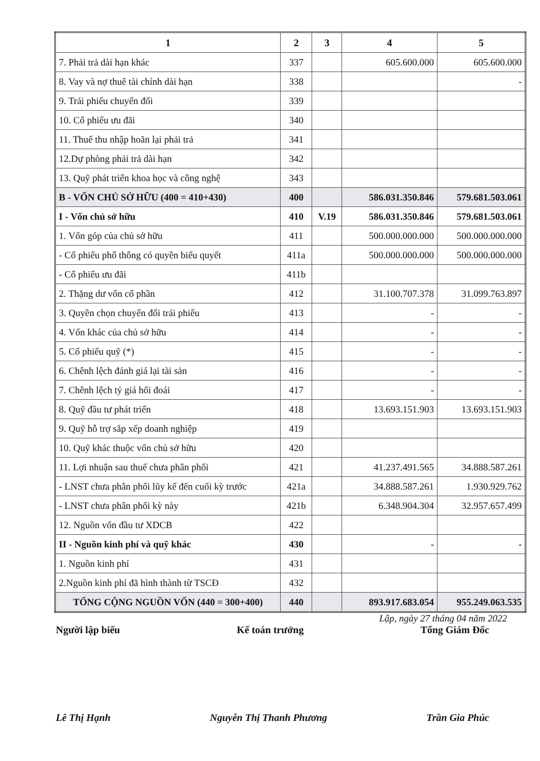| 1 | 2 | 3 | 4 | 5 |
| --- | --- | --- | --- | --- |
| 7. Phải trả dài hạn khác | 337 | | 605.600.000 | 605.600.000 |
| 8. Vay và nợ thuê tài chính dài hạn | 338 | | | - |
| 9. Trái phiếu chuyển đổi | 339 | | | |
| 10. Cổ phiếu ưu đãi | 340 | | | |
| 11. Thuế thu nhập hoãn lại phải trả | 341 | | | |
| 12.Dự phòng phải trả dài hạn | 342 | | | |
| 13. Quỹ phát triển khoa học và công nghệ | 343 | | | |
| B - VỐN CHỦ SỞ HỮU (400 = 410+430) | 400 | | 586.031.350.846 | 579.681.503.061 |
| I - Vốn chủ sở hữu | 410 | V.19 | 586.031.350.846 | 579.681.503.061 |
| 1. Vốn góp của chủ sở hữu | 411 | | 500.000.000.000 | 500.000.000.000 |
| - Cổ phiếu phổ thông có quyền biểu quyết | 411a | | 500.000.000.000 | 500.000.000.000 |
| - Cổ phiếu ưu đãi | 411b | | | |
| 2. Thặng dư vốn cổ phần | 412 | | 31.100.707.378 | 31.099.763.897 |
| 3. Quyền chọn chuyển đổi trái phiếu | 413 | | - | - |
| 4. Vốn khác của chủ sở hữu | 414 | | - | - |
| 5. Cổ phiếu quỹ (*) | 415 | | - | - |
| 6. Chênh lệch đánh giá lại tài sản | 416 | | - | - |
| 7. Chênh lệch tỷ giá hối đoái | 417 | | - | - |
| 8. Quỹ đầu tư phát triển | 418 | | 13.693.151.903 | 13.693.151.903 |
| 9. Quỹ hỗ trợ sắp xếp doanh nghiệp | 419 | | | |
| 10. Quỹ khác thuộc vốn chủ sở hữu | 420 | | | |
| 11. Lợi nhuận sau thuế chưa phân phối | 421 | | 41.237.491.565 | 34.888.587.261 |
| - LNST chưa phân phối lũy kế đến cuối kỳ trước | 421a | | 34.888.587.261 | 1.930.929.762 |
| - LNST chưa phân phối kỳ này | 421b | | 6.348.904.304 | 32.957.657.499 |
| 12. Nguồn vốn đầu tư XDCB | 422 | | | |
| II - Nguồn kinh phí và quỹ khác | 430 | | - | - |
| 1. Nguồn kinh phí | 431 | | | |
| 2.Nguồn kinh phí đã hình thành từ TSCĐ | 432 | | | |
| TỔNG CỘNG NGUỒN VỐN (440 = 300+400) | 440 | | 893.917.683.054 | 955.249.063.535 |
Lập, ngày 27 tháng 04 năm 2022
Người lập biểu Kế toán trưởng Tổng Giám Đốc
Lê Thị Hạnh Nguyễn Thị Thanh Phương Trần Gia Phúc